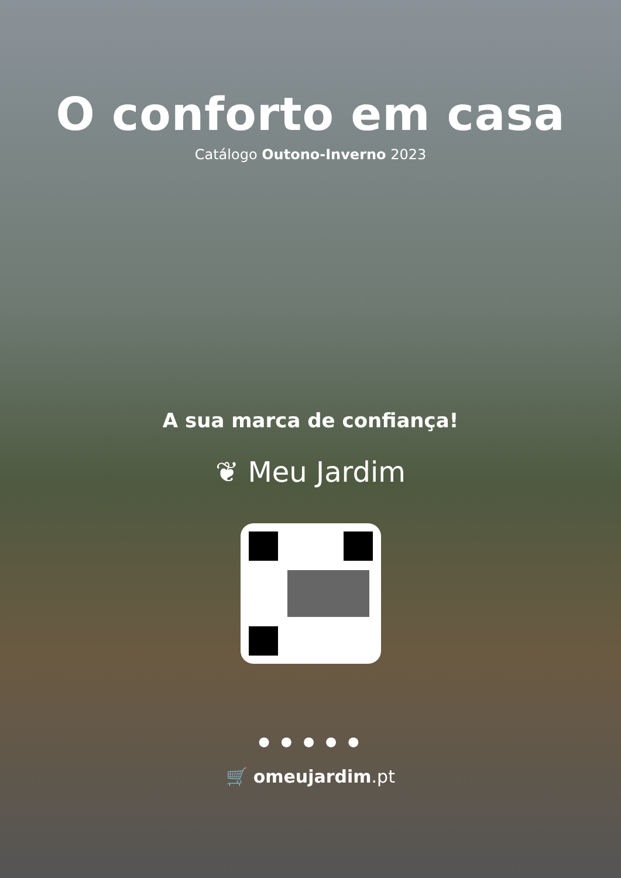O conforto em casa
Catálogo Outono-Inverno 2023
A sua marca de confiança!
❦ Meu Jardim
● ● ● ● ●
🛒 omeujardim.pt